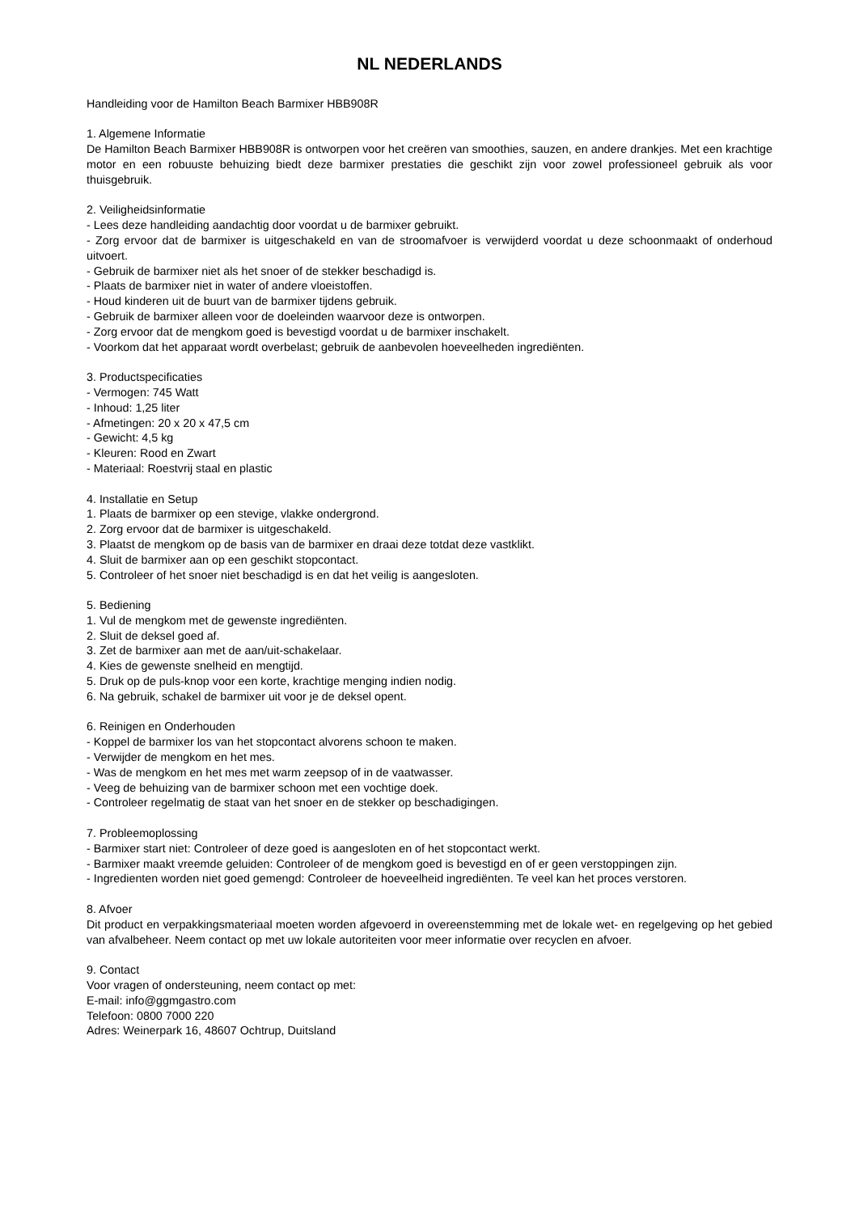NL NEDERLANDS
Handleiding voor de Hamilton Beach Barmixer HBB908R
1. Algemene Informatie
De Hamilton Beach Barmixer HBB908R is ontworpen voor het creëren van smoothies, sauzen, en andere drankjes. Met een krachtige motor en een robuuste behuizing biedt deze barmixer prestaties die geschikt zijn voor zowel professioneel gebruik als voor thuisgebruik.
2. Veiligheidsinformatie
- Lees deze handleiding aandachtig door voordat u de barmixer gebruikt.
- Zorg ervoor dat de barmixer is uitgeschakeld en van de stroomafvoer is verwijderd voordat u deze schoonmaakt of onderhoud uitvoert.
- Gebruik de barmixer niet als het snoer of de stekker beschadigd is.
- Plaats de barmixer niet in water of andere vloeistoffen.
- Houd kinderen uit de buurt van de barmixer tijdens gebruik.
- Gebruik de barmixer alleen voor de doeleinden waarvoor deze is ontworpen.
- Zorg ervoor dat de mengkom goed is bevestigd voordat u de barmixer inschakelt.
- Voorkom dat het apparaat wordt overbelast; gebruik de aanbevolen hoeveelheden ingrediënten.
3. Productspecificaties
- Vermogen: 745 Watt
- Inhoud: 1,25 liter
- Afmetingen: 20 x 20 x 47,5 cm
- Gewicht: 4,5 kg
- Kleuren: Rood en Zwart
- Materiaal: Roestvrij staal en plastic
4. Installatie en Setup
1. Plaats de barmixer op een stevige, vlakke ondergrond.
2. Zorg ervoor dat de barmixer is uitgeschakeld.
3. Plaatst de mengkom op de basis van de barmixer en draai deze totdat deze vastklikt.
4. Sluit de barmixer aan op een geschikt stopcontact.
5. Controleer of het snoer niet beschadigd is en dat het veilig is aangesloten.
5. Bediening
1. Vul de mengkom met de gewenste ingrediënten.
2. Sluit de deksel goed af.
3. Zet de barmixer aan met de aan/uit-schakelaar.
4. Kies de gewenste snelheid en mengtijd.
5. Druk op de puls-knop voor een korte, krachtige menging indien nodig.
6. Na gebruik, schakel de barmixer uit voor je de deksel opent.
6. Reinigen en Onderhouden
- Koppel de barmixer los van het stopcontact alvorens schoon te maken.
- Verwijder de mengkom en het mes.
- Was de mengkom en het mes met warm zeepsop of in de vaatwasser.
- Veeg de behuizing van de barmixer schoon met een vochtige doek.
- Controleer regelmatig de staat van het snoer en de stekker op beschadigingen.
7. Probleemoplossing
- Barmixer start niet: Controleer of deze goed is aangesloten en of het stopcontact werkt.
- Barmixer maakt vreemde geluiden: Controleer of de mengkom goed is bevestigd en of er geen verstoppingen zijn.
- Ingredienten worden niet goed gemengd: Controleer de hoeveelheid ingrediënten. Te veel kan het proces verstoren.
8. Afvoer
Dit product en verpakkingsmateriaal moeten worden afgevoerd in overeenstemming met de lokale wet- en regelgeving op het gebied van afvalbeheer. Neem contact op met uw lokale autoriteiten voor meer informatie over recyclen en afvoer.
9. Contact
Voor vragen of ondersteuning, neem contact op met:
E-mail: info@ggmgastro.com
Telefoon: 0800 7000 220
Adres: Weinerpark 16, 48607 Ochtrup, Duitsland